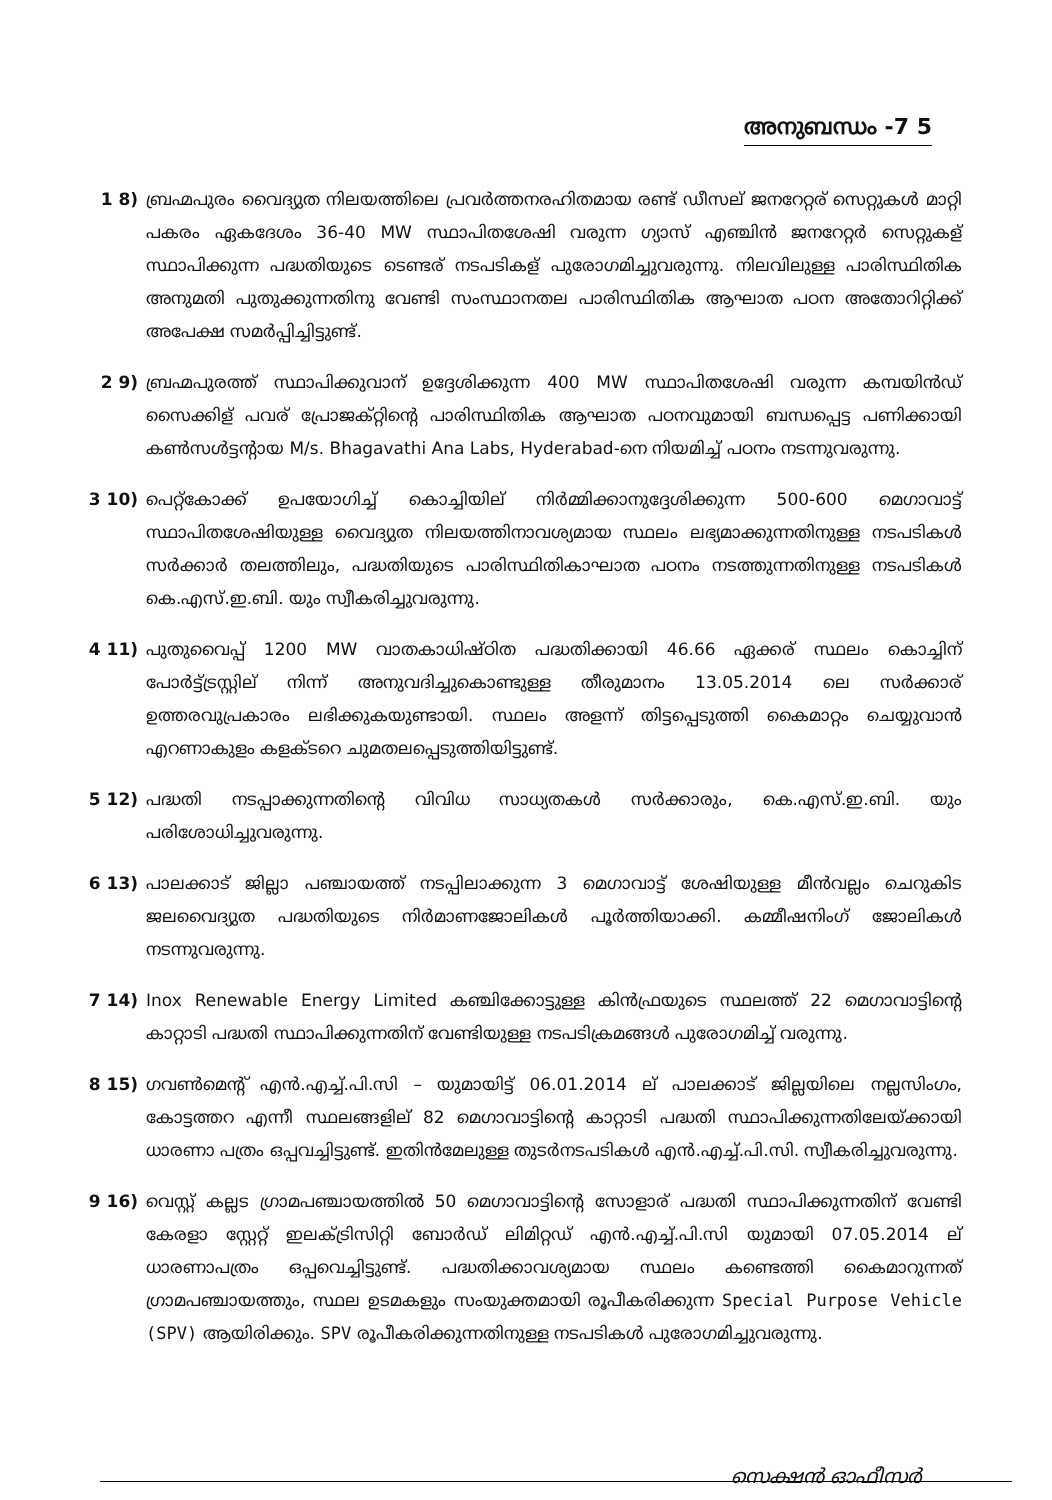അനുബന്ധം -7 5
1 8) ബ്രഹ്മപുരം വൈദ്യുത നിലയത്തിലെ പ്രവർത്തനരഹിതമായ രണ്ട് ഡീസല് ജനറേറ്റര് സെറ്റുകൾ മാറ്റി പകരം ഏകദേശം 36-40 MW സ്ഥാപിതശേഷി വരുന്ന ഗ്യാസ് എഞ്ചിൻ ജനറേറ്റർ സെറ്റുകള് സ്ഥാപിക്കുന്ന പദ്ധതിയുടെ ടെണ്ടര് നടപടികള് പുരോഗമിച്ചുവരുന്നു. നിലവിലുള്ള പാരിസ്ഥിതിക അനുമതി പുതുക്കുന്നതിനു വേണ്ടി സംസ്ഥാനതല പാരിസ്ഥിതിക ആഘാത പഠന അതോറിറ്റിക്ക് അപേക്ഷ സമർപ്പിച്ചിട്ടുണ്ട്.
2 9) ബ്രഹ്മപുരത്ത് സ്ഥാപിക്കുവാന് ഉദ്ദേശിക്കുന്ന 400 MW സ്ഥാപിതശേഷി വരുന്ന കമ്പയിൻഡ് സൈക്കിള് പവര് പ്രോജക്റ്റിന്റെ പാരിസ്ഥിതിക ആഘാത പഠനവുമായി ബന്ധപ്പെട്ട പണിക്കായി കൺസൾട്ടന്റായ M/s. Bhagavathi Ana Labs, Hyderabad-നെ നിയമിച്ച് പഠനം നടന്നുവരുന്നു.
3 10) പെറ്റ്കോക്ക് ഉപയോഗിച്ച് കൊച്ചിയില് നിർമ്മിക്കാനുദ്ദേശിക്കുന്ന 500-600 മെഗാവാട്ട് സ്ഥാപിതശേഷിയുള്ള വൈദ്യുത നിലയത്തിനാവശ്യമായ സ്ഥലം ലഭ്യമാക്കുന്നതിനുള്ള നടപടികൾ സർക്കാർ തലത്തിലും, പദ്ധതിയുടെ പാരിസ്ഥിതികാഘാത പഠനം നടത്തുന്നതിനുള്ള നടപടികൾ കെ.എസ്.ഇ.ബി. യും സ്വീകരിച്ചുവരുന്നു.
4 11) പുതുവൈപ്പ് 1200 MW വാതകാധിഷ്ഠിത പദ്ധതിക്കായി 46.66 ഏക്കര് സ്ഥലം കൊച്ചിന് പോർട്ട്ട്രസ്റ്റില് നിന്ന് അനുവദിച്ചുകൊണ്ടുള്ള തീരുമാനം 13.05.2014 ലെ സർക്കാര് ഉത്തരവുപ്രകാരം ലഭിക്കുകയുണ്ടായി. സ്ഥലം അളന്ന് തിട്ടപ്പെടുത്തി കൈമാറ്റം ചെയ്യുവാൻ എറണാകുളം കളക്ടറെ ചുമതലപ്പെടുത്തിയിട്ടുണ്ട്.
5 12) പദ്ധതി നടപ്പാക്കുന്നതിന്റെ വിവിധ സാധ്യതകൾ സർക്കാരും, കെ.എസ്.ഇ.ബി. യും പരിശോധിച്ചുവരുന്നു.
6 13) പാലക്കാട് ജില്ലാ പഞ്ചായത്ത് നടപ്പിലാക്കുന്ന 3 മെഗാവാട്ട് ശേഷിയുള്ള മീൻവല്ലം ചെറുകിട ജലവൈദ്യുത പദ്ധതിയുടെ നിർമാണജോലികൾ പൂർത്തിയാക്കി. കമ്മീഷനിംഗ് ജോലികൾ നടന്നുവരുന്നു.
7 14) Inox Renewable Energy Limited കഞ്ചിക്കോട്ടുള്ള കിൻഫ്രയുടെ സ്ഥലത്ത് 22 മെഗാവാട്ടിന്റെ കാറ്റാടി പദ്ധതി സ്ഥാപിക്കുന്നതിന് വേണ്ടിയുള്ള നടപടിക്രമങ്ങൾ പുരോഗമിച്ച് വരുന്നു.
8 15) ഗവൺമെന്റ് എൻ.എച്ച്.പി.സി – യുമായിട്ട് 06.01.2014 ല് പാലക്കാട് ജില്ലയിലെ നല്ലസിംഗം, കോട്ടത്തറ എന്നീ സ്ഥലങ്ങളില് 82 മെഗാവാട്ടിന്റെ കാറ്റാടി പദ്ധതി സ്ഥാപിക്കുന്നതിലേയ്ക്കായി ധാരണാ പത്രം ഒപ്പവച്ചിട്ടുണ്ട്. ഇതിൻമേലുള്ള തുടർനടപടികൾ എൻ.എച്ച്.പി.സി. സ്വീകരിച്ചുവരുന്നു.
9 16) വെസ്റ്റ് കല്ലട ഗ്രാമപഞ്ചായത്തിൽ 50 മെഗാവാട്ടിന്റെ സോളാര് പദ്ധതി സ്ഥാപിക്കുന്നതിന് വേണ്ടി കേരളാ സ്റ്റേറ്റ് ഇലക്ട്രിസിറ്റി ബോർഡ് ലിമിറ്റഡ് എൻ.എച്ച്.പി.സി യുമായി 07.05.2014 ല് ധാരണാപത്രം ഒപ്പവെച്ചിട്ടുണ്ട്. പദ്ധതിക്കാവശ്യമായ സ്ഥലം കണ്ടെത്തി കൈമാറുന്നത് ഗ്രാമപഞ്ചായത്തും, സ്ഥല ഉടമകളും സംയുക്തമായി രൂപീകരിക്കുന്ന Special Purpose Vehicle (SPV) ആയിരിക്കും. SPV രൂപീകരിക്കുന്നതിനുള്ള നടപടികൾ പുരോഗമിച്ചുവരുന്നു.
സെക്ഷൻ ഓഫീസർ